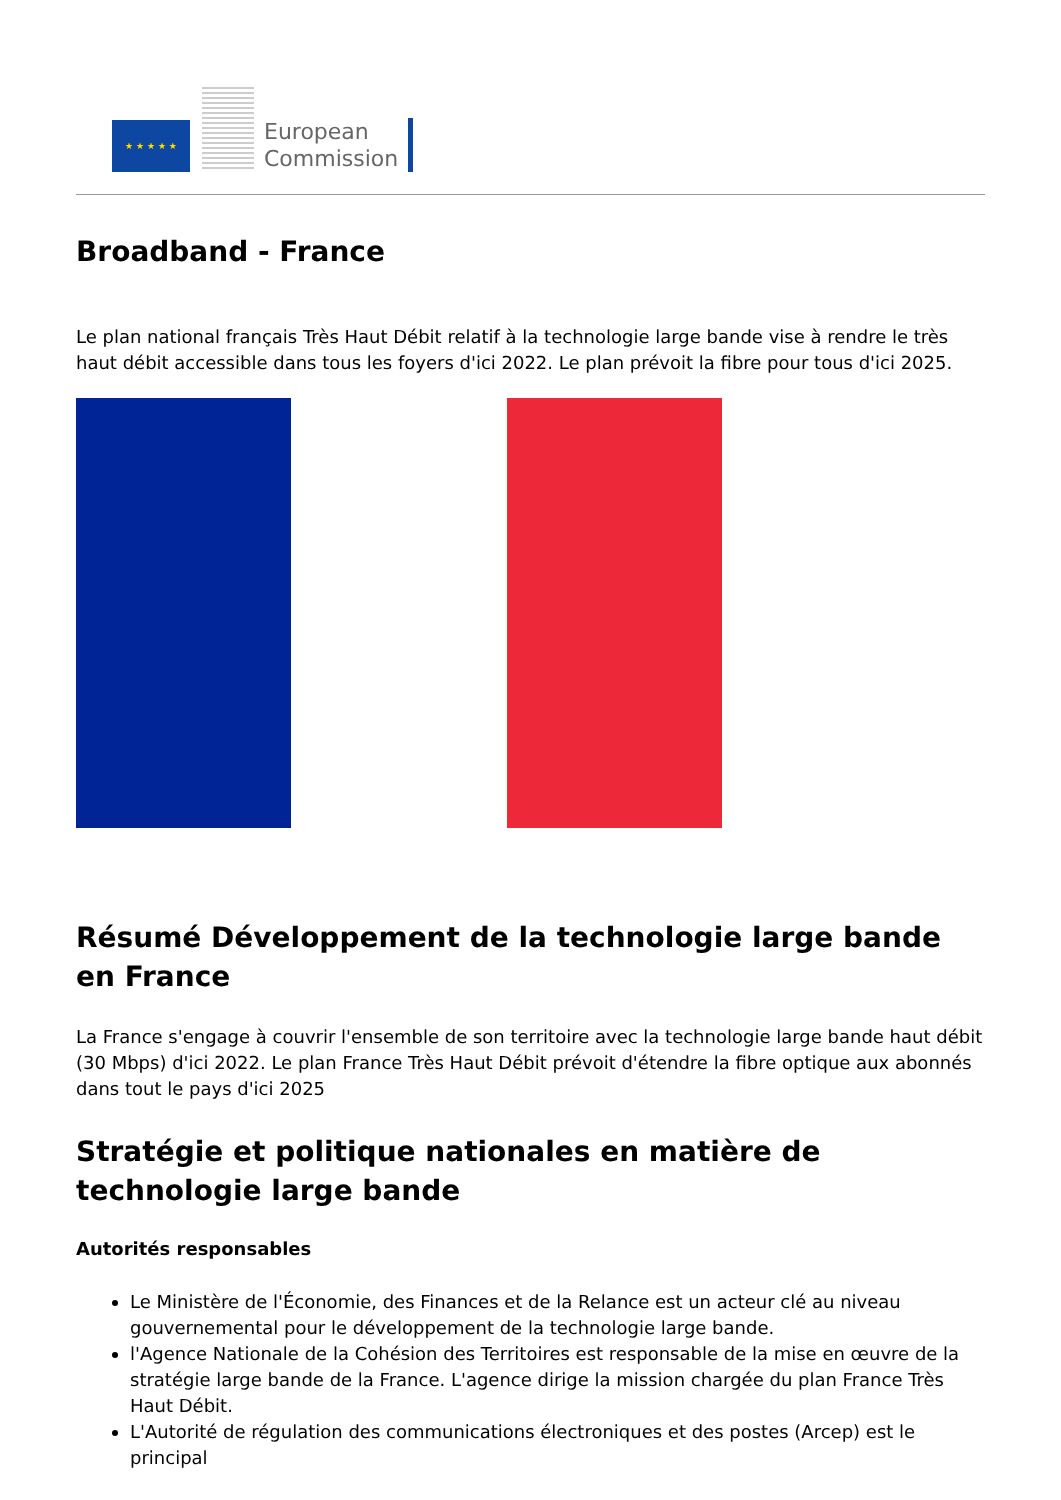★ ★ ★ ★ ★
European
Commission
Broadband - France
Le plan national français Très Haut Débit relatif à la technologie large bande vise à rendre le très haut débit accessible dans tous les foyers d'ici 2022. Le plan prévoit la fibre pour tous d'ici 2025.
Résumé Développement de la technologie large bande en France
La France s'engage à couvrir l'ensemble de son territoire avec la technologie large bande haut débit (30 Mbps) d'ici 2022. Le plan France Très Haut Débit prévoit d'étendre la fibre optique aux abonnés dans tout le pays d'ici 2025
Stratégie et politique nationales en matière de technologie large bande
Autorités responsables
Le Ministère de l'Économie, des Finances et de la Relance est un acteur clé au niveau gouvernemental pour le développement de la technologie large bande.
l'Agence Nationale de la Cohésion des Territoires est responsable de la mise en œuvre de la stratégie large bande de la France. L'agence dirige la mission chargée du plan France Très Haut Débit.
L'Autorité de régulation des communications électroniques et des postes (Arcep) est le principal